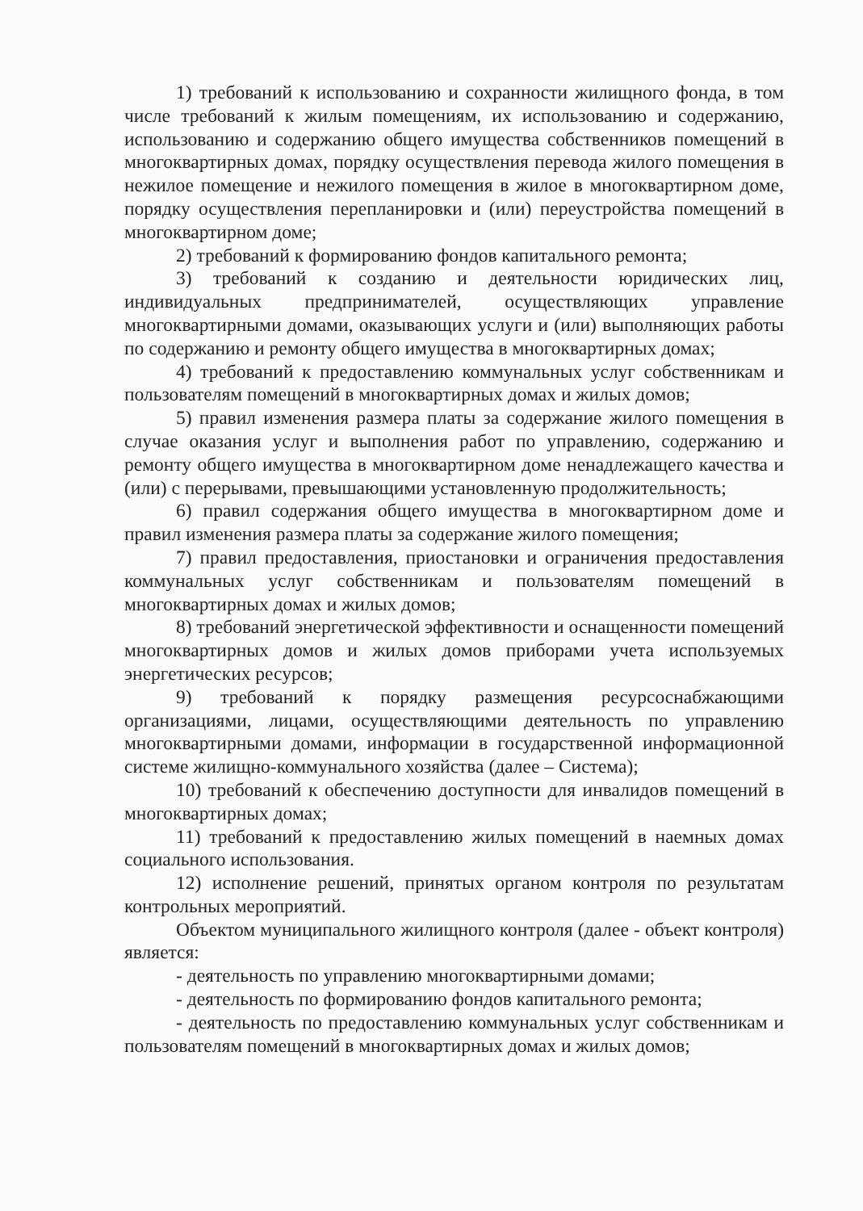1) требований к использованию и сохранности жилищного фонда, в том числе требований к жилым помещениям, их использованию и содержанию, использованию и содержанию общего имущества собственников помещений в многоквартирных домах, порядку осуществления перевода жилого помещения в нежилое помещение и нежилого помещения в жилое в многоквартирном доме, порядку осуществления перепланировки и (или) переустройства помещений в многоквартирном доме;
2) требований к формированию фондов капитального ремонта;
3) требований к созданию и деятельности юридических лиц, индивидуальных предпринимателей, осуществляющих управление многоквартирными домами, оказывающих услуги и (или) выполняющих работы по содержанию и ремонту общего имущества в многоквартирных домах;
4) требований к предоставлению коммунальных услуг собственникам и пользователям помещений в многоквартирных домах и жилых домов;
5) правил изменения размера платы за содержание жилого помещения в случае оказания услуг и выполнения работ по управлению, содержанию и ремонту общего имущества в многоквартирном доме ненадлежащего качества и (или) с перерывами, превышающими установленную продолжительность;
6) правил содержания общего имущества в многоквартирном доме и правил изменения размера платы за содержание жилого помещения;
7) правил предоставления, приостановки и ограничения предоставления коммунальных услуг собственникам и пользователям помещений в многоквартирных домах и жилых домов;
8) требований энергетической эффективности и оснащенности помещений многоквартирных домов и жилых домов приборами учета используемых энергетических ресурсов;
9) требований к порядку размещения ресурсоснабжающими организациями, лицами, осуществляющими деятельность по управлению многоквартирными домами, информации в государственной информационной системе жилищно-коммунального хозяйства (далее – Система);
10) требований к обеспечению доступности для инвалидов помещений в многоквартирных домах;
11) требований к предоставлению жилых помещений в наемных домах социального использования.
12) исполнение решений, принятых органом контроля по результатам контрольных мероприятий.
Объектом муниципального жилищного контроля (далее - объект контроля) является:
- деятельность по управлению многоквартирными домами;
- деятельность по формированию фондов капитального ремонта;
- деятельность по предоставлению коммунальных услуг собственникам и пользователям помещений в многоквартирных домах и жилых домов;